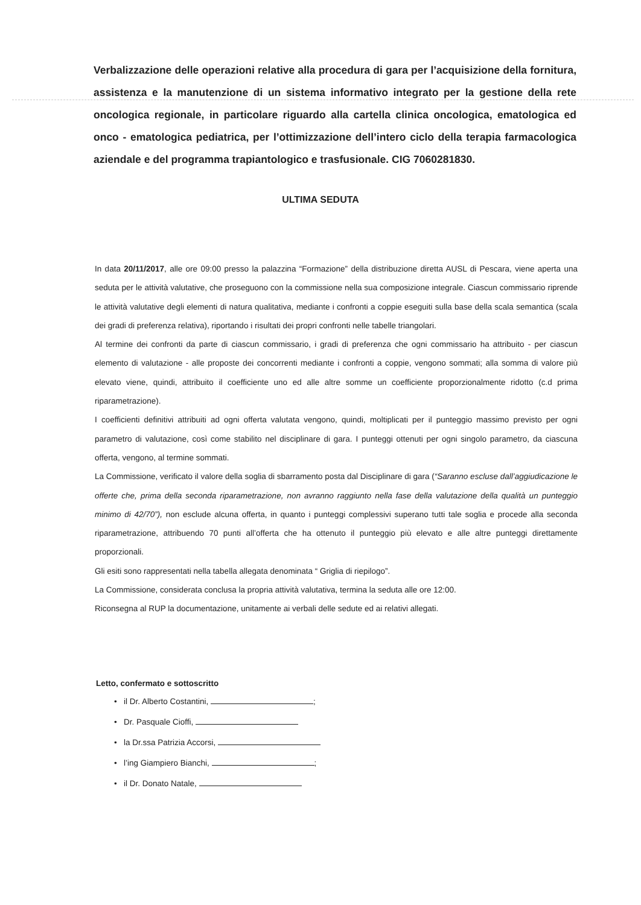Verbalizzazione delle operazioni relative alla procedura di gara per l’acquisizione della fornitura, assistenza e la manutenzione di un sistema informativo integrato per la gestione della rete oncologica regionale, in particolare riguardo alla cartella clinica oncologica, ematologica ed onco - ematologica pediatrica, per l’ottimizzazione dell’intero ciclo della terapia farmacologica aziendale e del programma trapiantologico e trasfusionale. CIG 7060281830.
ULTIMA SEDUTA
In data 20/11/2017, alle ore 09:00 presso la palazzina “Formazione” della distribuzione diretta AUSL di Pescara, viene aperta una seduta per le attività valutative, che proseguono con la commissione nella sua composizione integrale. Ciascun commissario riprende le attività valutative degli elementi di natura qualitativa, mediante i confronti a coppie eseguiti sulla base della scala semantica (scala dei gradi di preferenza relativa), riportando i risultati dei propri confronti nelle tabelle triangolari.
Al termine dei confronti da parte di ciascun commissario, i gradi di preferenza che ogni commissario ha attribuito - per ciascun elemento di valutazione - alle proposte dei concorrenti mediante i confronti a coppie, vengono sommati; alla somma di valore più elevato viene, quindi, attribuito il coefficiente uno ed alle altre somme un coefficiente proporzionalmente ridotto (c.d prima riparametrazione).
I coefficienti definitivi attribuiti ad ogni offerta valutata vengono, quindi, moltiplicati per il punteggio massimo previsto per ogni parametro di valutazione, così come stabilito nel disciplinare di gara. I punteggi ottenuti per ogni singolo parametro, da ciascuna offerta, vengono, al termine sommati.
La Commissione, verificato il valore della soglia di sbarramento posta dal Disciplinare di gara (“Saranno escluse dall’aggiudicazione le offerte che, prima della seconda riparametrazione, non avranno raggiunto nella fase della valutazione della qualità un punteggio minimo di 42/70”), non esclude alcuna offerta, in quanto i punteggi complessivi superano tutti tale soglia e procede alla seconda riparametrazione, attribuendo 70 punti all’offerta che ha ottenuto il punteggio più elevato e alle altre punteggi direttamente proporzionali.
Gli esiti sono rappresentati nella tabella allegata denominata “ Griglia di riepilogo”.
La Commissione, considerata conclusa la propria attività valutativa, termina la seduta alle ore 12:00.
Riconsegna al RUP la documentazione, unitamente ai verbali delle sedute ed ai relativi allegati.
Letto, confermato e sottoscritto
• il Dr. Alberto Costantini, ;
• Dr. Pasquale Cioffi,
• la Dr.ssa Patrizia Accorsi,
• l’ing Giampiero Bianchi, ;
• il Dr. Donato Natale,